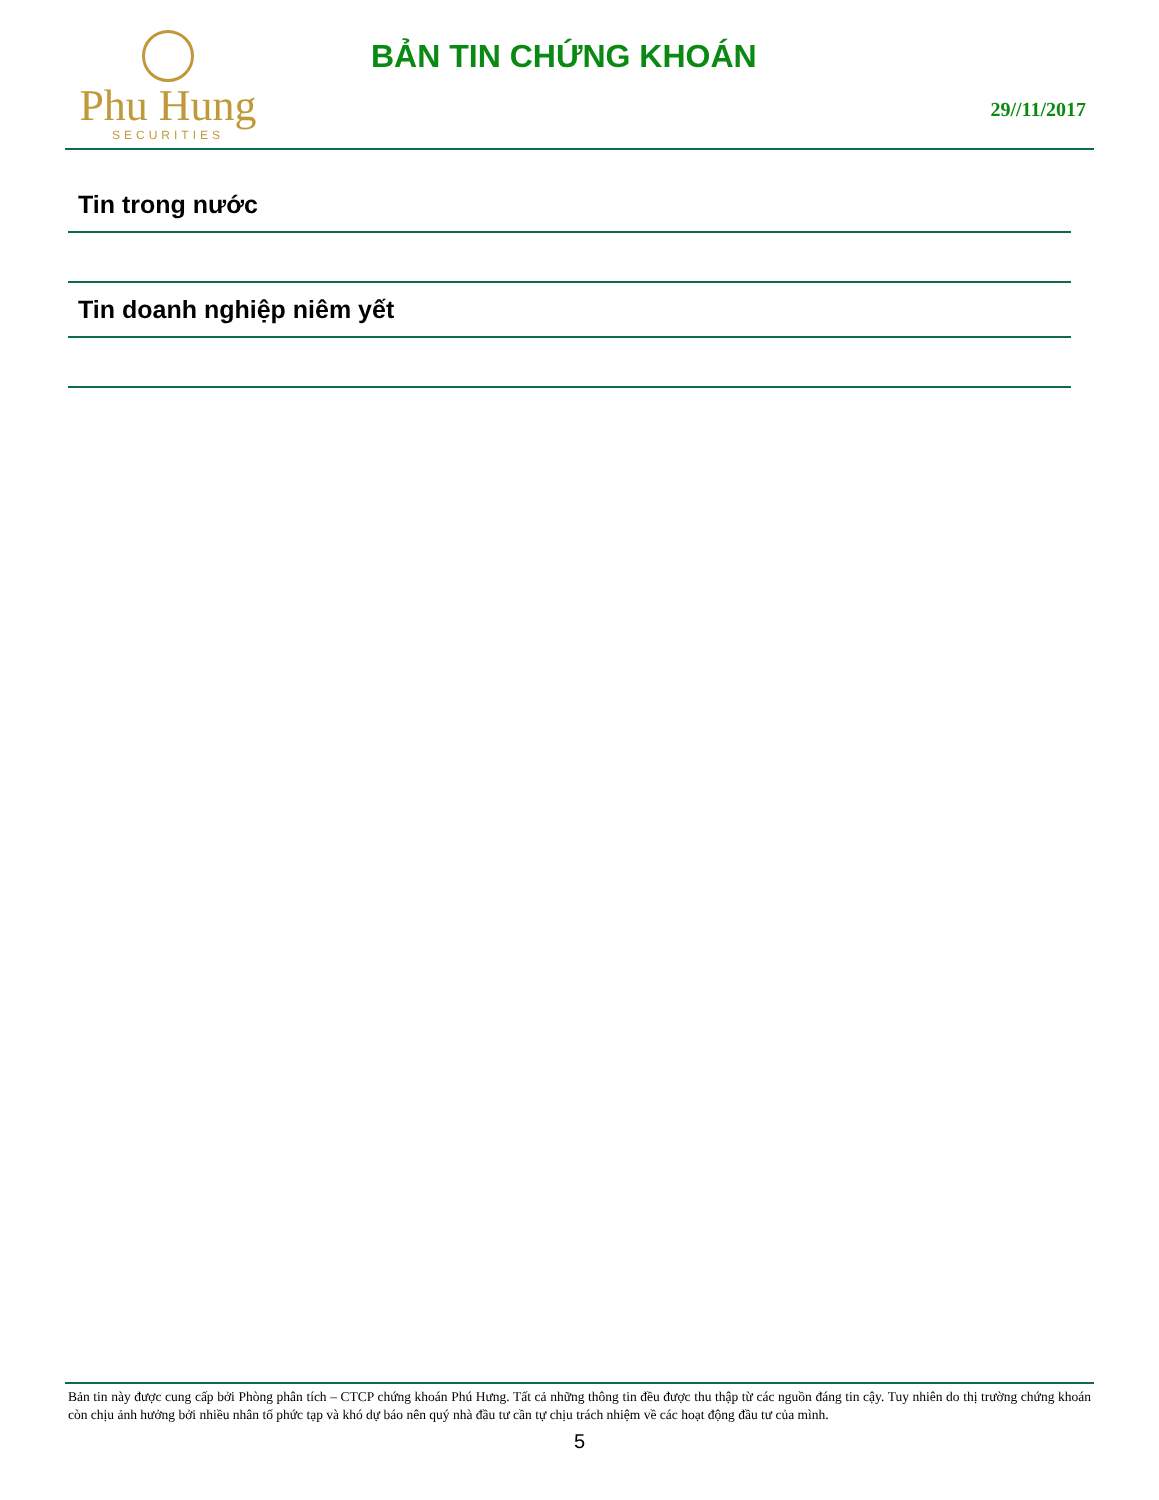Phu Hung
SECURITIES
BẢN TIN CHỨNG KHOÁN
29//11/2017
Tin trong nước
Tin doanh nghiệp niêm yết
Bản tin này được cung cấp bởi Phòng phân tích – CTCP chứng khoán Phú Hưng. Tất cả những thông tin đều được thu thập từ các nguồn đáng tin cậy. Tuy nhiên do thị trường chứng khoán còn chịu ảnh hưởng bởi nhiều nhân tố phức tạp và khó dự báo nên quý nhà đầu tư cần tự chịu trách nhiệm về các hoạt động đầu tư của mình.
5